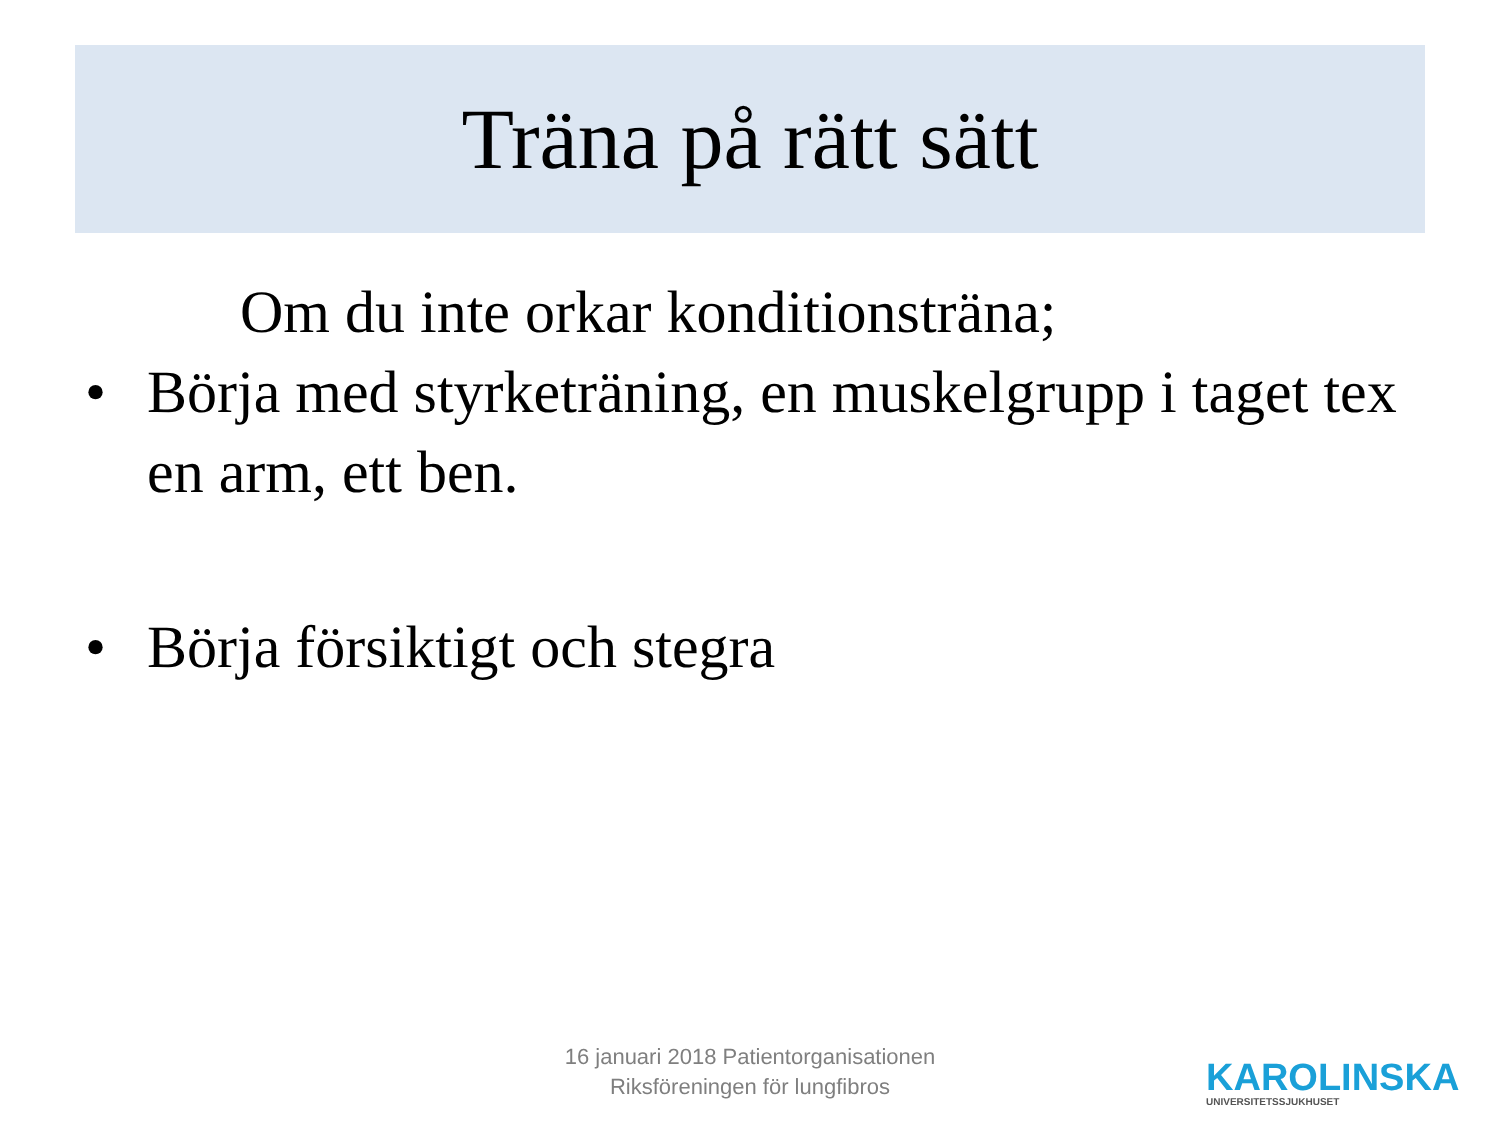Träna på rätt sätt
Om du inte orkar konditionsträna;
• Börja med styrketräning, en muskelgrupp i taget tex en arm, ett ben.
• Börja försiktigt och stegra
16 januari 2018 Patientorganisationen
Riksföreningen för lungfibros
KAROLINSKA
UNIVERSITETSSJUKHUSET